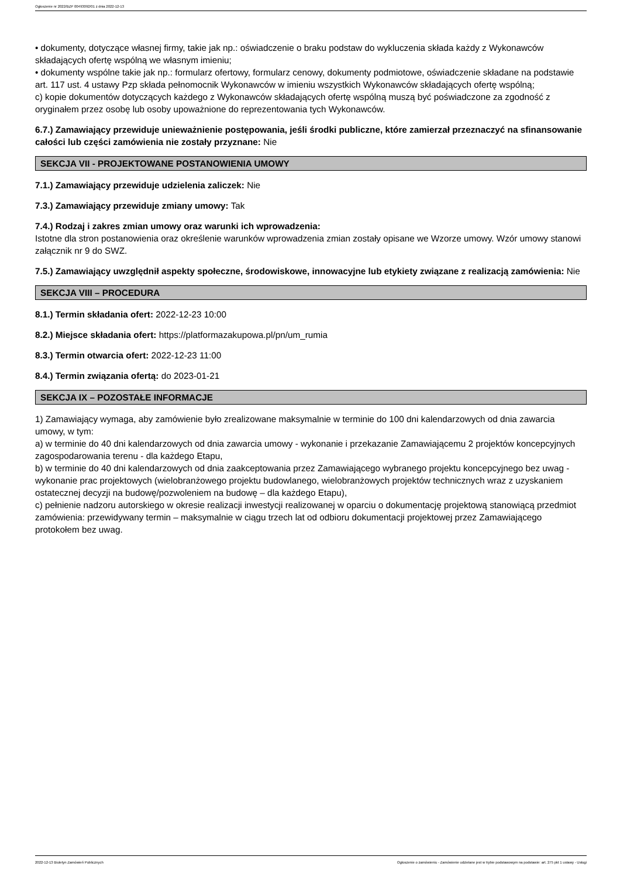Ogłoszenie nr 2022/BZP 00493092/01 z dnia 2022-12-13
• dokumenty, dotyczące własnej firmy, takie jak np.: oświadczenie o braku podstaw do wykluczenia składa każdy z Wykonawców składających ofertę wspólną we własnym imieniu;
• dokumenty wspólne takie jak np.: formularz ofertowy, formularz cenowy, dokumenty podmiotowe, oświadczenie składane na podstawie art. 117 ust. 4 ustawy Pzp składa pełnomocnik Wykonawców w imieniu wszystkich Wykonawców składających ofertę wspólną;
c) kopie dokumentów dotyczących każdego z Wykonawców składających ofertę wspólną muszą być poświadczone za zgodność z oryginałem przez osobę lub osoby upoważnione do reprezentowania tych Wykonawców.
6.7.) Zamawiający przewiduje unieważnienie postępowania, jeśli środki publiczne, które zamierzał przeznaczyć na sfinansowanie całości lub części zamówienia nie zostały przyznane: Nie
SEKCJA VII - PROJEKTOWANE POSTANOWIENIA UMOWY
7.1.) Zamawiający przewiduje udzielenia zaliczek: Nie
7.3.) Zamawiający przewiduje zmiany umowy: Tak
7.4.) Rodzaj i zakres zmian umowy oraz warunki ich wprowadzenia:
Istotne dla stron postanowienia oraz określenie warunków wprowadzenia zmian zostały opisane we Wzorze umowy. Wzór umowy stanowi załącznik nr 9 do SWZ.
7.5.) Zamawiający uwzględnił aspekty społeczne, środowiskowe, innowacyjne lub etykiety związane z realizacją zamówienia: Nie
SEKCJA VIII – PROCEDURA
8.1.) Termin składania ofert: 2022-12-23 10:00
8.2.) Miejsce składania ofert: https://platformazakupowa.pl/pn/um_rumia
8.3.) Termin otwarcia ofert: 2022-12-23 11:00
8.4.) Termin związania ofertą: do 2023-01-21
SEKCJA IX – POZOSTAŁE INFORMACJE
1) Zamawiający wymaga, aby zamówienie było zrealizowane maksymalnie w terminie do 100 dni kalendarzowych od dnia zawarcia umowy, w tym:
a) w terminie do 40 dni kalendarzowych od dnia zawarcia umowy - wykonanie i przekazanie Zamawiającemu 2 projektów koncepcyjnych zagospodarowania terenu - dla każdego Etapu,
b) w terminie do 40 dni kalendarzowych od dnia zaakceptowania przez Zamawiającego wybranego projektu koncepcyjnego bez uwag - wykonanie prac projektowych (wielobranżowego projektu budowlanego, wielobranżowych projektów technicznych wraz z uzyskaniem ostatecznej decyzji na budowę/pozwoleniem na budowę – dla każdego Etapu),
c) pełnienie nadzoru autorskiego w okresie realizacji inwestycji realizowanej w oparciu o dokumentację projektową stanowiącą przedmiot zamówienia: przewidywany termin – maksymalnie w ciągu trzech lat od odbioru dokumentacji projektowej przez Zamawiającego protokołem bez uwag.
2022-12-13 Biuletyn Zamówień Publicznych Ogłoszenie o zamówieniu - Zamówienie udzielane jest w trybie podstawowym na podstawie: art. 275 pkt 1 ustawy - Usługi